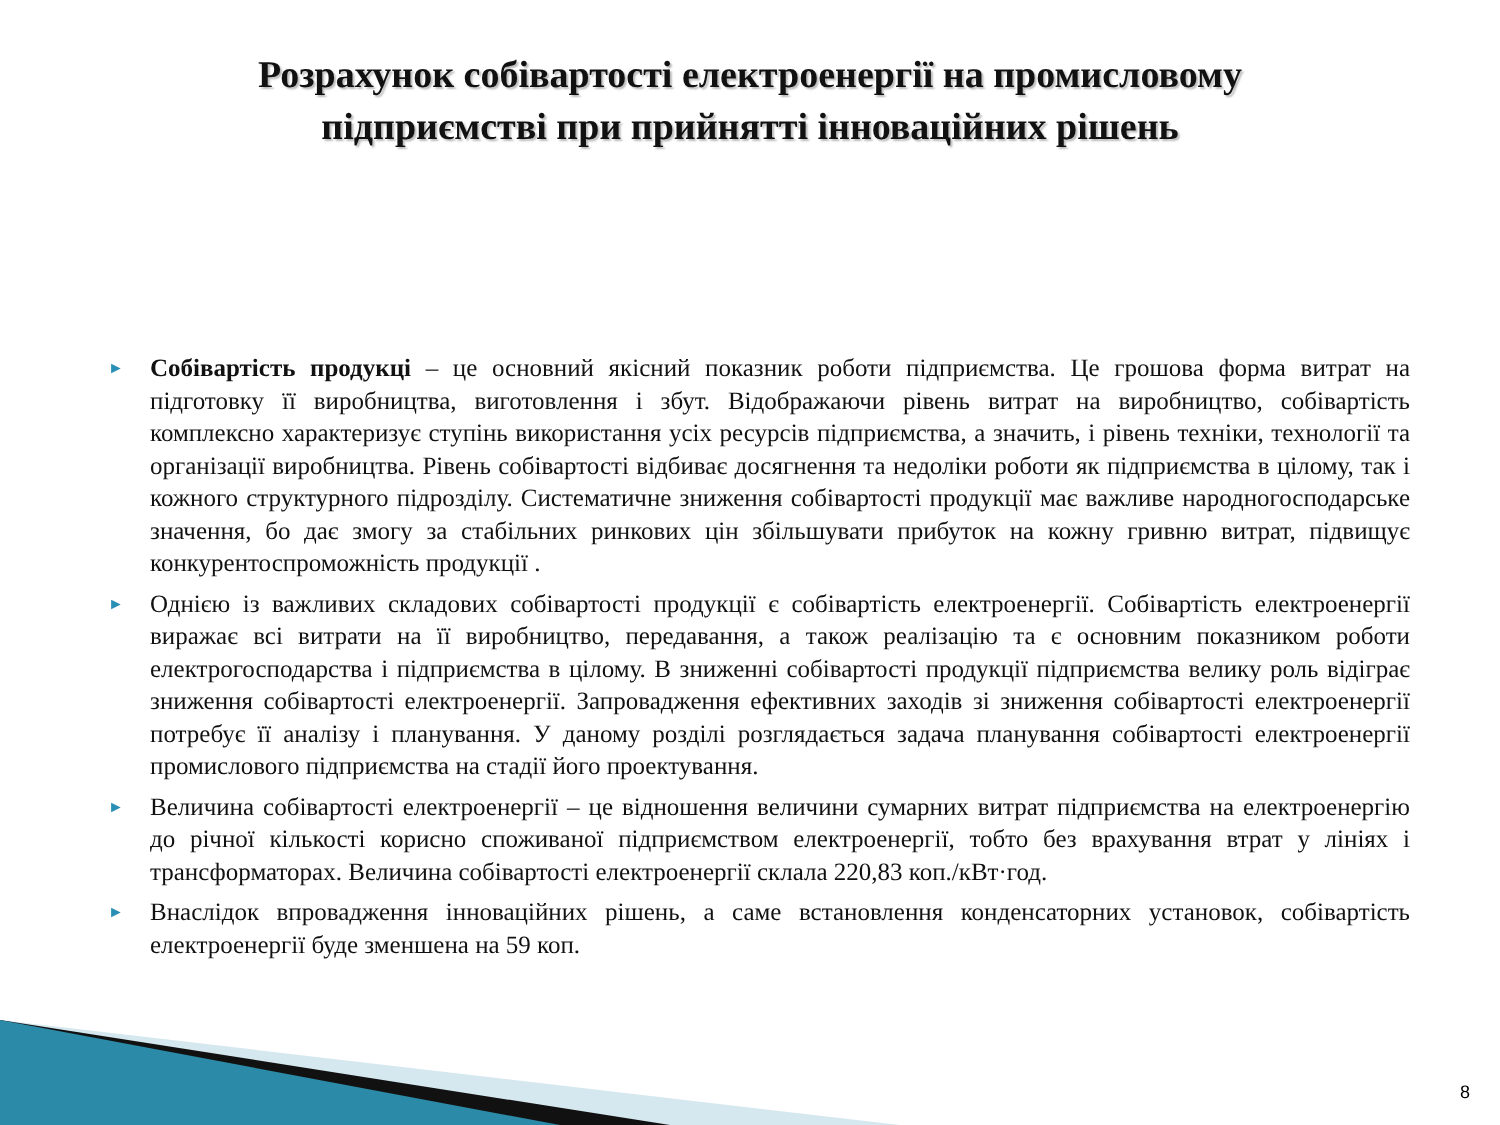Розрахунок собівартості електроенергії на промисловому підприємстві при прийнятті інноваційних рішень
► Собівартість продукці – це основний якісний показник роботи підприємства. Це грошова форма витрат на підготовку її виробництва, виготовлення і збут. Відображаючи рівень витрат на виробництво, собівартість комплексно характеризує ступінь використання усіх ресурсів підприємства, а значить, і рівень техніки, технології та організації виробництва. Рівень собівартості відбиває досягнення та недоліки роботи як підприємства в цілому, так і кожного структурного підрозділу. Систематичне зниження собівартості продукції має важливе народногосподарське значення, бо дає змогу за стабільних ринкових цін збільшувати прибуток на кожну гривню витрат, підвищує конкурентоспроможність продукції .
► Однією із важливих складових собівартості продукції є собівартість електроенергії. Собівартість електроенергії виражає всі витрати на її виробництво, передавання, а також реалізацію та є основним показником роботи електрогосподарства і підприємства в цілому. В зниженні собівартості продукції підприємства велику роль відіграє зниження собівартості електроенергії. Запровадження ефективних заходів зі зниження собівартості електроенергії потребує її аналізу і планування. У даному розділі розглядається задача планування собівартості електроенергії промислового підприємства на стадії його проектування.
► Величина собівартості електроенергії – це відношення величини сумарних витрат підприємства на електроенергію до річної кількості корисно споживаної підприємством електроенергії, тобто без врахування втрат у лініях і трансформаторах. Величина собівартості електроенергії склала 220,83 коп./кВт·год.
► Внаслідок впровадження інноваційних рішень, а саме встановлення конденсаторних установок, собівартість електроенергії буде зменшена на 59 коп.
8